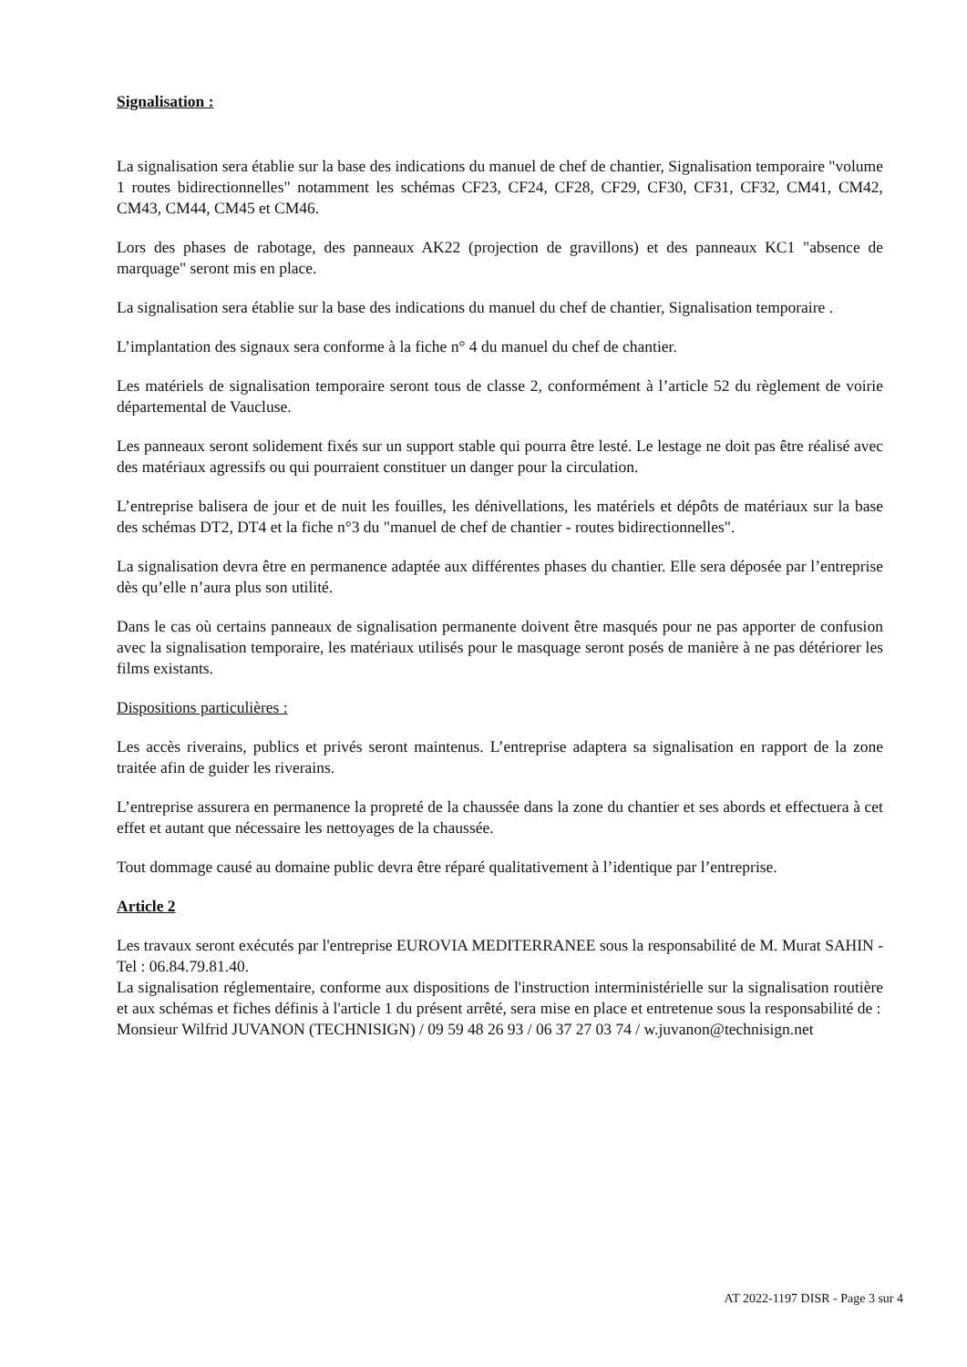Signalisation :
La signalisation sera établie sur la base des indications du manuel de chef de chantier, Signalisation temporaire "volume 1 routes bidirectionnelles" notamment les schémas CF23, CF24, CF28, CF29, CF30, CF31, CF32, CM41, CM42, CM43, CM44, CM45 et CM46.
Lors des phases de rabotage, des panneaux AK22 (projection de gravillons) et des panneaux KC1 "absence de marquage" seront mis en place.
La signalisation sera établie sur la base des indications du manuel du chef de chantier, Signalisation temporaire .
L’implantation des signaux sera conforme à la fiche n° 4 du manuel du chef de chantier.
Les matériels de signalisation temporaire seront tous de classe 2, conformément à l’article 52 du règlement de voirie départemental de Vaucluse.
Les panneaux seront solidement fixés sur un support stable qui pourra être lesté. Le lestage ne doit pas être réalisé avec des matériaux agressifs ou qui pourraient constituer un danger pour la circulation.
L’entreprise balisera de jour et de nuit les fouilles, les dénivellations, les matériels et dépôts de matériaux sur la base des schémas DT2, DT4 et la fiche n°3 du "manuel de chef de chantier - routes bidirectionnelles".
La signalisation devra être en permanence adaptée aux différentes phases du chantier. Elle sera déposée par l’entreprise dès qu’elle n’aura plus son utilité.
Dans le cas où certains panneaux de signalisation permanente doivent être masqués pour ne pas apporter de confusion avec la signalisation temporaire, les matériaux utilisés pour le masquage seront posés de manière à ne pas détériorer les films existants.
Dispositions particulières :
Les accès riverains, publics et privés seront maintenus. L’entreprise adaptera sa signalisation en rapport de la zone traitée afin de guider les riverains.
L’entreprise assurera en permanence la propreté de la chaussée dans la zone du chantier et ses abords et effectuera à cet effet et autant que nécessaire les nettoyages de la chaussée.
Tout dommage causé au domaine public devra être réparé qualitativement à l’identique par l’entreprise.
Article 2
Les travaux seront exécutés par l'entreprise EUROVIA MEDITERRANEE sous la responsabilité de M. Murat SAHIN - Tel : 06.84.79.81.40.
La signalisation réglementaire, conforme aux dispositions de l'instruction interministérielle sur la signalisation routière et aux schémas et fiches définis à l'article 1 du présent arrêté, sera mise en place et entretenue sous la responsabilité de :
Monsieur Wilfrid JUVANON (TECHNISIGN) / 09 59 48 26 93 / 06 37 27 03 74 / w.juvanon@technisign.net
AT 2022-1197 DISR - Page 3 sur 4